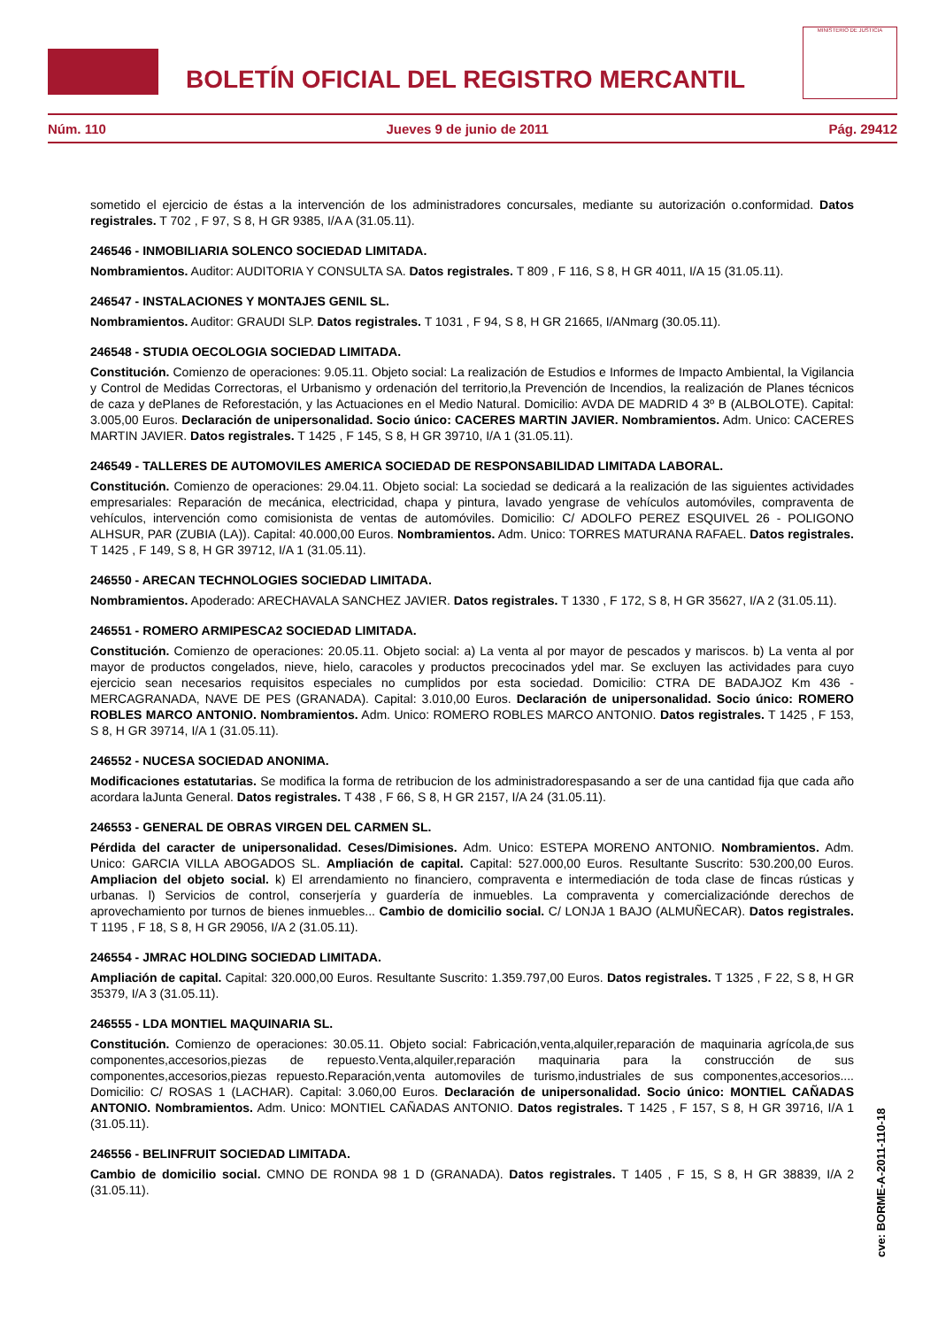BOLETÍN OFICIAL DEL REGISTRO MERCANTIL
MINISTERIO DE JUSTICIA
Núm. 110 Jueves 9 de junio de 2011 Pág. 29412
sometido el ejercicio de éstas a la intervención de los administradores concursales, mediante su autorización o.conformidad. Datos registrales. T 702 , F 97, S 8, H GR 9385, I/A A (31.05.11).
246546 - INMOBILIARIA SOLENCO SOCIEDAD LIMITADA.
Nombramientos. Auditor: AUDITORIA Y CONSULTA SA. Datos registrales. T 809 , F 116, S 8, H GR 4011, I/A 15 (31.05.11).
246547 - INSTALACIONES Y MONTAJES GENIL SL.
Nombramientos. Auditor: GRAUDI SLP. Datos registrales. T 1031 , F 94, S 8, H GR 21665, I/ANmarg (30.05.11).
246548 - STUDIA OECOLOGIA SOCIEDAD LIMITADA.
Constitución. Comienzo de operaciones: 9.05.11. Objeto social: La realización de Estudios e Informes de Impacto Ambiental, la Vigilancia y Control de Medidas Correctoras, el Urbanismo y ordenación del territorio,la Prevención de Incendios, la realización de Planes técnicos de caza y dePlanes de Reforestación, y las Actuaciones en el Medio Natural. Domicilio: AVDA DE MADRID 4 3º B (ALBOLOTE). Capital: 3.005,00 Euros. Declaración de unipersonalidad. Socio único: CACERES MARTIN JAVIER. Nombramientos. Adm. Unico: CACERES MARTIN JAVIER. Datos registrales. T 1425 , F 145, S 8, H GR 39710, I/A 1 (31.05.11).
246549 - TALLERES DE AUTOMOVILES AMERICA SOCIEDAD DE RESPONSABILIDAD LIMITADA LABORAL.
Constitución. Comienzo de operaciones: 29.04.11. Objeto social: La sociedad se dedicará a la realización de las siguientes actividades empresariales: Reparación de mecánica, electricidad, chapa y pintura, lavado yengrase de vehículos automóviles, compraventa de vehículos, intervención como comisionista de ventas de automóviles. Domicilio: C/ ADOLFO PEREZ ESQUIVEL 26 - POLIGONO ALHSUR, PAR (ZUBIA (LA)). Capital: 40.000,00 Euros. Nombramientos. Adm. Unico: TORRES MATURANA RAFAEL. Datos registrales. T 1425 , F 149, S 8, H GR 39712, I/A 1 (31.05.11).
246550 - ARECAN TECHNOLOGIES SOCIEDAD LIMITADA.
Nombramientos. Apoderado: ARECHAVALA SANCHEZ JAVIER. Datos registrales. T 1330 , F 172, S 8, H GR 35627, I/A 2 (31.05.11).
246551 - ROMERO ARMIPESCA2 SOCIEDAD LIMITADA.
Constitución. Comienzo de operaciones: 20.05.11. Objeto social: a) La venta al por mayor de pescados y mariscos. b) La venta al por mayor de productos congelados, nieve, hielo, caracoles y productos precocinados ydel mar. Se excluyen las actividades para cuyo ejercicio sean necesarios requisitos especiales no cumplidos por esta sociedad. Domicilio: CTRA DE BADAJOZ Km 436 - MERCAGRANADA, NAVE DE PES (GRANADA). Capital: 3.010,00 Euros. Declaración de unipersonalidad. Socio único: ROMERO ROBLES MARCO ANTONIO. Nombramientos. Adm. Unico: ROMERO ROBLES MARCO ANTONIO. Datos registrales. T 1425 , F 153, S 8, H GR 39714, I/A 1 (31.05.11).
246552 - NUCESA SOCIEDAD ANONIMA.
Modificaciones estatutarias. Se modifica la forma de retribucion de los administradorespasando a ser de una cantidad fija que cada año acordara laJunta General. Datos registrales. T 438 , F 66, S 8, H GR 2157, I/A 24 (31.05.11).
246553 - GENERAL DE OBRAS VIRGEN DEL CARMEN SL.
Pérdida del caracter de unipersonalidad. Ceses/Dimisiones. Adm. Unico: ESTEPA MORENO ANTONIO. Nombramientos. Adm. Unico: GARCIA VILLA ABOGADOS SL. Ampliación de capital. Capital: 527.000,00 Euros. Resultante Suscrito: 530.200,00 Euros. Ampliacion del objeto social. k) El arrendamiento no financiero, compraventa e intermediación de toda clase de fincas rústicas y urbanas. l) Servicios de control, conserjería y guardería de inmuebles. La compraventa y comercializaciónde derechos de aprovechamiento por turnos de bienes inmuebles... Cambio de domicilio social. C/ LONJA 1 BAJO (ALMUÑECAR). Datos registrales. T 1195 , F 18, S 8, H GR 29056, I/A 2 (31.05.11).
246554 - JMRAC HOLDING SOCIEDAD LIMITADA.
Ampliación de capital. Capital: 320.000,00 Euros. Resultante Suscrito: 1.359.797,00 Euros. Datos registrales. T 1325 , F 22, S 8, H GR 35379, I/A 3 (31.05.11).
246555 - LDA MONTIEL MAQUINARIA SL.
Constitución. Comienzo de operaciones: 30.05.11. Objeto social: Fabricación,venta,alquiler,reparación de maquinaria agrícola,de sus componentes,accesorios,piezas de repuesto.Venta,alquiler,reparación maquinaria para la construcción de sus componentes,accesorios,piezas repuesto.Reparación,venta automoviles de turismo,industriales de sus componentes,accesorios.... Domicilio: C/ ROSAS 1 (LACHAR). Capital: 3.060,00 Euros. Declaración de unipersonalidad. Socio único: MONTIEL CAÑADAS ANTONIO. Nombramientos. Adm. Unico: MONTIEL CAÑADAS ANTONIO. Datos registrales. T 1425 , F 157, S 8, H GR 39716, I/A 1 (31.05.11).
246556 - BELINFRUIT SOCIEDAD LIMITADA.
Cambio de domicilio social. CMNO DE RONDA 98 1 D (GRANADA). Datos registrales. T 1405 , F 15, S 8, H GR 38839, I/A 2 (31.05.11).
cve: BORME-A-2011-110-18